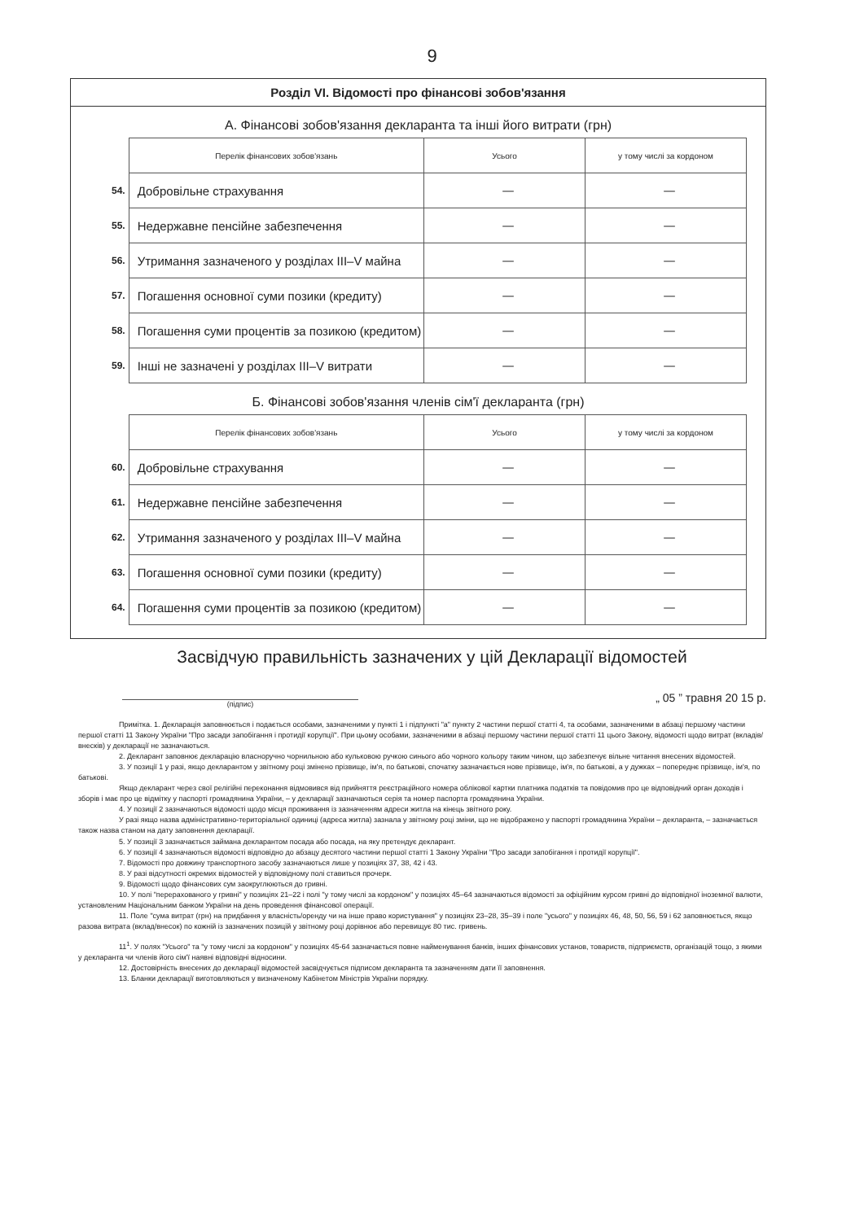9
Розділ VI. Відомості про фінансові зобов'язання
А. Фінансові зобов'язання декларанта та інші його витрати (грн)
| | Перелік фінансових зобов'язань | Усього | у тому числі за кордоном |
| 54. | Добровільне страхування | — | — |
| 55. | Недержавне пенсійне забезпечення | — | — |
| 56. | Утримання зазначеного у розділах III–V майна | — | — |
| 57. | Погашення основної суми позики (кредиту) | — | — |
| 58. | Погашення суми процентів за позикою (кредитом) | — | — |
| 59. | Інші не зазначені у розділах III–V витрати | — | — |
Б. Фінансові зобов'язання членів сім'ї декларанта (грн)
| | Перелік фінансових зобов'язань | Усього | у тому числі за кордоном |
| 60. | Добровільне страхування | — | — |
| 61. | Недержавне пенсійне забезпечення | — | — |
| 62. | Утримання зазначеного у розділах III–V майна | — | — |
| 63. | Погашення основної суми позики (кредиту) | — | — |
| 64. | Погашення суми процентів за позикою (кредитом) | — | — |
Засвідчую правильність зазначених у цій Декларації відомостей
(підпис) „ 05 ” травня 20 15 р.
Примітка. 1. Декларація заповнюється і подається особами, зазначеними у пункті 1 і підпункті "а" пункту 2 частини першої статті 4, та особами, зазначеними в абзаці першому частини першої статті 11 Закону України "Про засади запобігання і протидії корупції". При цьому особами, зазначеними в абзаці першому частини першої статті 11 цього Закону, відомості щодо витрат (вкладів/внесків) у декларації не зазначаються.
2. Декларант заповнює декларацію власноручно чорнильною або кульковою ручкою синього або чорного кольору таким чином, що забезпечує вільне читання внесених відомостей.
3. У позиції 1 у разі, якщо декларантом у звітному році змінено прізвище, ім'я, по батькові, спочатку зазначається нове прізвище, ім'я, по батькові, а у дужках – попереднє прізвище, ім'я, по батькові.
Якщо декларант через свої релігійні переконання відмовився від прийняття реєстраційного номера облікової картки платника податків та повідомив про це відповідний орган доходів і зборів і має про це відмітку у паспорті громадянина України, – у декларації зазначаються серія та номер паспорта громадянина України.
4. У позиції 2 зазначаються відомості щодо місця проживання із зазначенням адреси житла на кінець звітного року.
У разі якщо назва адміністративно-територіальної одиниці (адреса житла) зазнала у звітному році зміни, що не відображено у паспорті громадянина України – декларанта, – зазначається також назва станом на дату заповнення декларації.
5. У позиції 3 зазначається займана декларантом посада або посада, на яку претендує декларант.
6. У позиції 4 зазначаються відомості відповідно до абзацу десятого частини першої статті 1 Закону України "Про засади запобігання і протидії корупції".
7. Відомості про довжину транспортного засобу зазначаються лише у позиціях 37, 38, 42 і 43.
8. У разі відсутності окремих відомостей у відповідному полі ставиться прочерк.
9. Відомості щодо фінансових сум заокруглюються до гривні.
10. У полі "перерахованого у гривні" у позиціях 21–22 і полі "у тому числі за кордоном" у позиціях 45–64 зазначаються відомості за офіційним курсом гривні до відповідної іноземної валюти, установленим Національним банком України на день проведення фінансової операції.
11. Поле "сума витрат (грн) на придбання у власність/оренду чи на інше право користування" у позиціях 23–28, 35–39 і поле "усього" у позиціях 46, 48, 50, 56, 59 і 62 заповнюється, якщо разова витрата (вклад/внесок) по кожній із зазначених позицій у звітному році дорівнює або перевищує 80 тис. гривень.
11<sup>1</sup>. У полях "Усього" та "у тому числі за кордоном" у позиціях 45-64 зазначається повне найменування банків, інших фінансових установ, товариств, підприємств, організацій тощо, з якими у декларанта чи членів його сім'ї наявні відповідні відносини.
12. Достовірність внесених до декларації відомостей засвідчується підписом декларанта та зазначенням дати її заповнення.
13. Бланки декларації виготовляються у визначеному Кабінетом Міністрів України порядку.